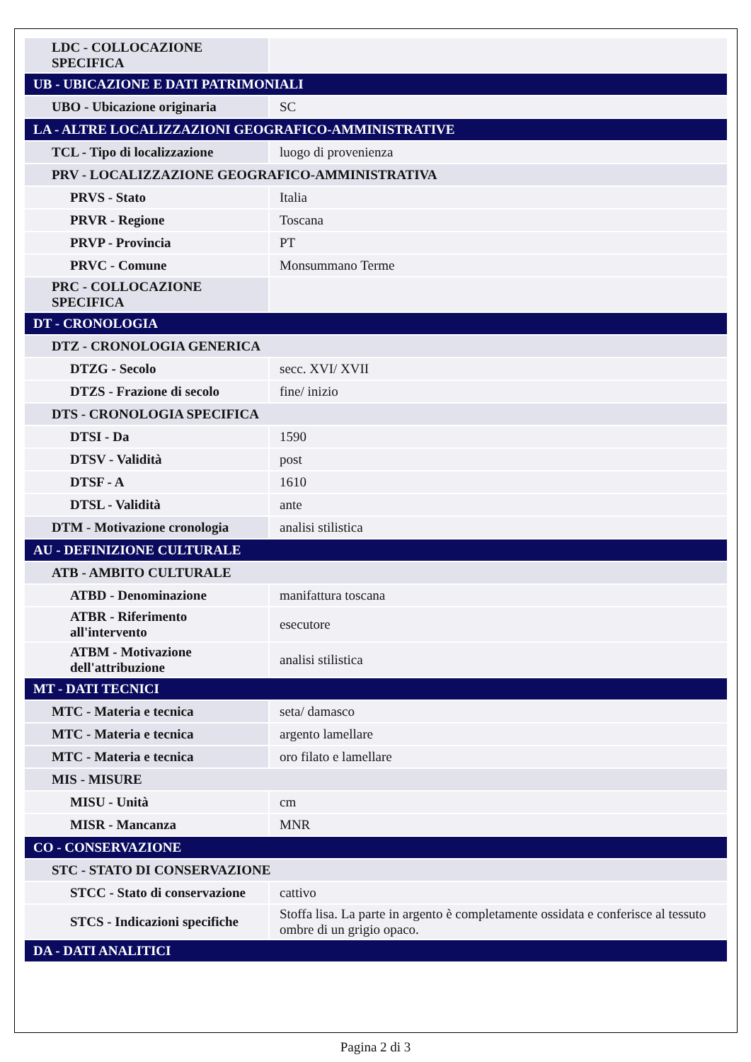| LDC - COLLOCAZIONE SPECIFICA | |
| UB - UBICAZIONE E DATI PATRIMONIALI | |
| UBO - Ubicazione originaria | SC |
| LA - ALTRE LOCALIZZAZIONI GEOGRAFICO-AMMINISTRATIVE | |
| TCL - Tipo di localizzazione | luogo di provenienza |
| PRV - LOCALIZZAZIONE GEOGRAFICO-AMMINISTRATIVA | |
| PRVS - Stato | Italia |
| PRVR - Regione | Toscana |
| PRVP - Provincia | PT |
| PRVC - Comune | Monsummano Terme |
| PRC - COLLOCAZIONE SPECIFICA | |
| DT - CRONOLOGIA | |
| DTZ - CRONOLOGIA GENERICA | |
| DTZG - Secolo | secc. XVI/ XVII |
| DTZS - Frazione di secolo | fine/ inizio |
| DTS - CRONOLOGIA SPECIFICA | |
| DTSI - Da | 1590 |
| DTSV - Validità | post |
| DTSF - A | 1610 |
| DTSL - Validità | ante |
| DTM - Motivazione cronologia | analisi stilistica |
| AU - DEFINIZIONE CULTURALE | |
| ATB - AMBITO CULTURALE | |
| ATBD - Denominazione | manifattura toscana |
| ATBR - Riferimento all'intervento | esecutore |
| ATBM - Motivazione dell'attribuzione | analisi stilistica |
| MT - DATI TECNICI | |
| MTC - Materia e tecnica | seta/ damasco |
| MTC - Materia e tecnica | argento lamellare |
| MTC - Materia e tecnica | oro filato e lamellare |
| MIS - MISURE | |
| MISU - Unità | cm |
| MISR - Mancanza | MNR |
| CO - CONSERVAZIONE | |
| STC - STATO DI CONSERVAZIONE | |
| STCC - Stato di conservazione | cattivo |
| STCS - Indicazioni specifiche | Stoffa lisa. La parte in argento è completamente ossidata e conferisce al tessuto ombre di un grigio opaco. |
| DA - DATI ANALITICI | |
Pagina 2 di 3